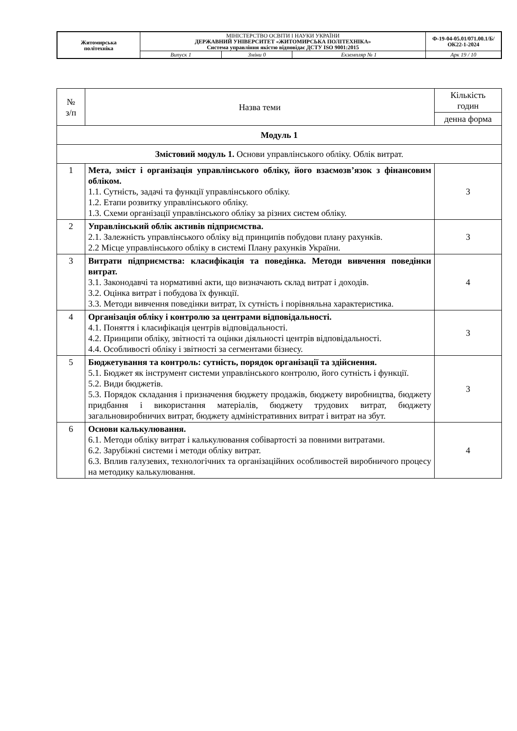| Житомирська політехніка | МІНІСТЕРСТВО ОСВІТИ І НАУКИ УКРАЇНИ ДЕРЖАВНИЙ УНІВЕРСИТЕТ «ЖИТОМИРСЬКА ПОЛІТЕХНІКА» Система управління якістю відповідає ДСТУ ISO 9001:2015 | | | Ф-19-04-05.01/071.00.1/Б/ОК22-1-2024 |
| | Випуск 1 | Зміни 0 | Екземпляр № 1 | Арк 19 / 10 |
| № з/п | Назва теми | Кількість годин |
| --- | --- | --- |
| | | денна форма |
| Модуль 1 | | |
| Змістовий модуль 1. Основи управлінського обліку. Облік витрат. | | |
| 1 | Мета, зміст і організація управлінського обліку, його взаємозв’язок з фінансовим обліком. 1.1. Сутність, задачі та функції управлінського обліку. 1.2. Етапи розвитку управлінського обліку. 1.3. Схеми організації управлінського обліку за різних систем обліку. | 3 |
| 2 | Управлінський облік активів підприємства. 2.1. Залежність управлінського обліку від принципів побудови плану рахунків. 2.2 Місце управлінського обліку в системі Плану рахунків України. | 3 |
| 3 | Витрати підприємства: класифікація та поведінка. Методи вивчення поведінки витрат. 3.1. Законодавчі та нормативні акти, що визначають склад витрат і доходів. 3.2. Оцінка витрат і побудова їх функції. 3.3. Методи вивчення поведінки витрат, їх сутність і порівняльна характеристика. | 4 |
| 4 | Організація обліку і контролю за центрами відповідальності. 4.1. Поняття і класифікація центрів відповідальності. 4.2. Принципи обліку, звітності та оцінки діяльності центрів відповідальності. 4.4. Особливості обліку і звітності за сегментами бізнесу. | 3 |
| 5 | Бюджетування та контроль: сутність, порядок організації та здійснення. 5.1. Бюджет як інструмент системи управлінського контролю, його сутність і функції. 5.2. Види бюджетів. 5.3. Порядок складання і призначення бюджету продажів, бюджету виробництва, бюджету придбання і використання матеріалів, бюджету трудових витрат, бюджету загальновиробничих витрат, бюджету адміністративних витрат і витрат на збут. | 3 |
| 6 | Основи калькулювання. 6.1. Методи обліку витрат і калькулювання собівартості за повними витратами. 6.2. Зарубіжні системи і методи обліку витрат. 6.3. Вплив галузевих, технологічних та організаційних особливостей виробничого процесу на методику калькулювання. | 4 |